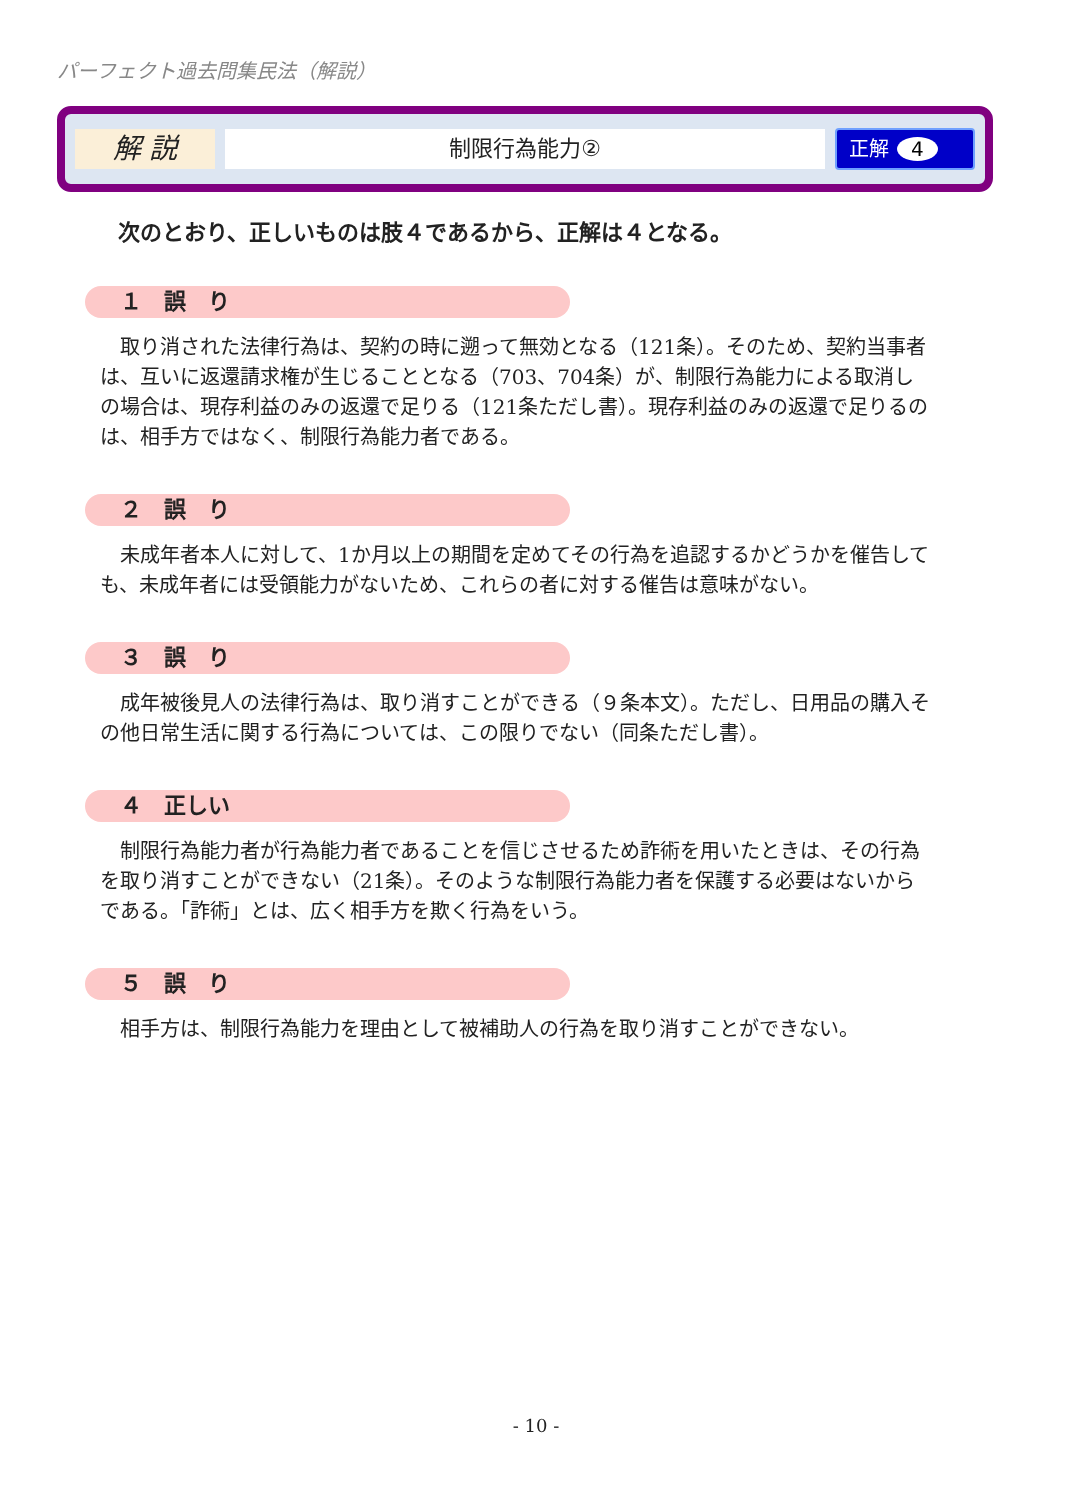パーフェクト過去問集民法（解説）
解 説
制限行為能力②
正解 4
次のとおり、正しいものは肢４であるから、正解は４となる。
１　誤　り
取り消された法律行為は、契約の時に遡って無効となる（121条）。そのため、契約当事者は、互いに返還請求権が生じることとなる（703、704条）が、制限行為能力による取消しの場合は、現存利益のみの返還で足りる（121条ただし書）。現存利益のみの返還で足りるのは、相手方ではなく、制限行為能力者である。
２　誤　り
未成年者本人に対して、1か月以上の期間を定めてその行為を追認するかどうかを催告しても、未成年者には受領能力がないため、これらの者に対する催告は意味がない。
３　誤　り
成年被後見人の法律行為は、取り消すことができる（９条本文）。ただし、日用品の購入その他日常生活に関する行為については、この限りでない（同条ただし書）。
４　正しい
制限行為能力者が行為能力者であることを信じさせるため詐術を用いたときは、その行為を取り消すことができない（21条）。そのような制限行為能力者を保護する必要はないからである。「詐術」とは、広く相手方を欺く行為をいう。
５　誤　り
相手方は、制限行為能力を理由として被補助人の行為を取り消すことができない。
- 10 -